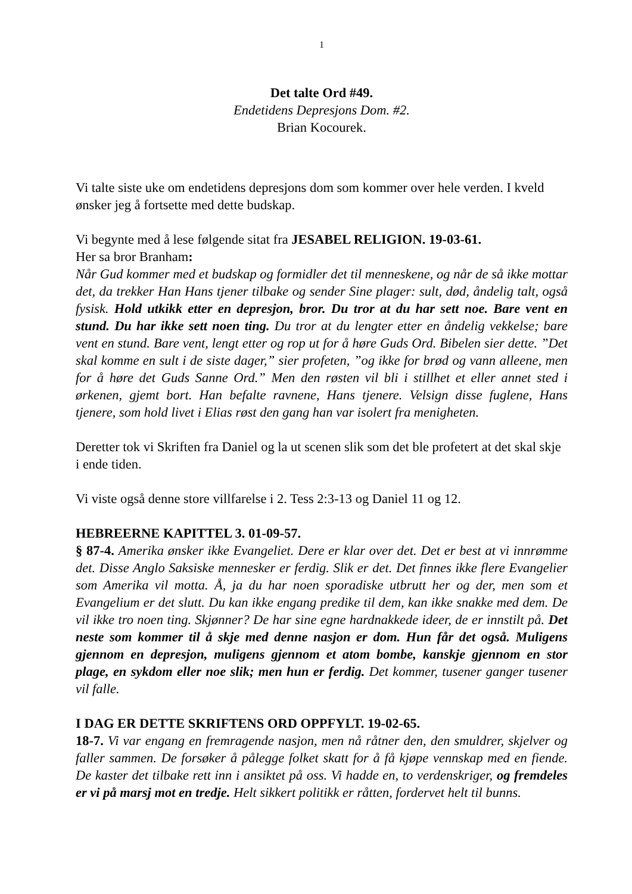1
Det talte Ord #49.
Endetidens Depresjons Dom. #2.
Brian Kocourek.
Vi talte siste uke om endetidens depresjons dom som kommer over hele verden. I kveld ønsker jeg å fortsette med dette budskap.
Vi begynte med å lese følgende sitat fra JESABEL RELIGION. 19-03-61.
Her sa bror Branham:
Når Gud kommer med et budskap og formidler det til menneskene, og når de så ikke mottar det, da trekker Han Hans tjener tilbake og sender Sine plager: sult, død, åndelig talt, også fysisk. Hold utkikk etter en depresjon, bror. Du tror at du har sett noe. Bare vent en stund. Du har ikke sett noen ting. Du tror at du lengter etter en åndelig vekkelse; bare vent en stund. Bare vent, lengt etter og rop ut for å høre Guds Ord. Bibelen sier dette. ”Det skal komme en sult i de siste dager,” sier profeten, ”og ikke for brød og vann alleene, men for å høre det Guds Sanne Ord.” Men den røsten vil bli i stillhet et eller annet sted i ørkenen, gjemt bort. Han befalte ravnene, Hans tjenere. Velsign disse fuglene, Hans tjenere, som hold livet i Elias røst den gang han var isolert fra menigheten.
Deretter tok vi Skriften fra Daniel og la ut scenen slik som det ble profetert at det skal skje i ende tiden.
Vi viste også denne store villfarelse i 2. Tess 2:3-13 og Daniel 11 og 12.
HEBREERNE KAPITTEL 3. 01-09-57.
§ 87-4. Amerika ønsker ikke Evangeliet. Dere er klar over det. Det er best at vi innrømme det. Disse Anglo Saksiske mennesker er ferdig. Slik er det. Det finnes ikke flere Evangelier som Amerika vil motta. Å, ja du har noen sporadiske utbrutt her og der, men som et Evangelium er det slutt. Du kan ikke engang predike til dem, kan ikke snakke med dem. De vil ikke tro noen ting. Skjønner? De har sine egne hardnakkede ideer, de er innstilt på. Det neste som kommer til å skje med denne nasjon er dom. Hun får det også. Muligens gjennom en depresjon, muligens gjennom et atom bombe, kanskje gjennom en stor plage, en sykdom eller noe slik; men hun er ferdig. Det kommer, tusener ganger tusener vil falle.
I DAG ER DETTE SKRIFTENS ORD OPPFYLT. 19-02-65.
18-7. Vi var engang en fremragende nasjon, men nå råtner den, den smuldrer, skjelver og faller sammen. De forsøker å pålegge folket skatt for å få kjøpe vennskap med en fiende. De kaster det tilbake rett inn i ansiktet på oss. Vi hadde en, to verdenskriger, og fremdeles er vi på marsj mot en tredje. Helt sikkert politikk er råtten, fordervet helt til bunns.